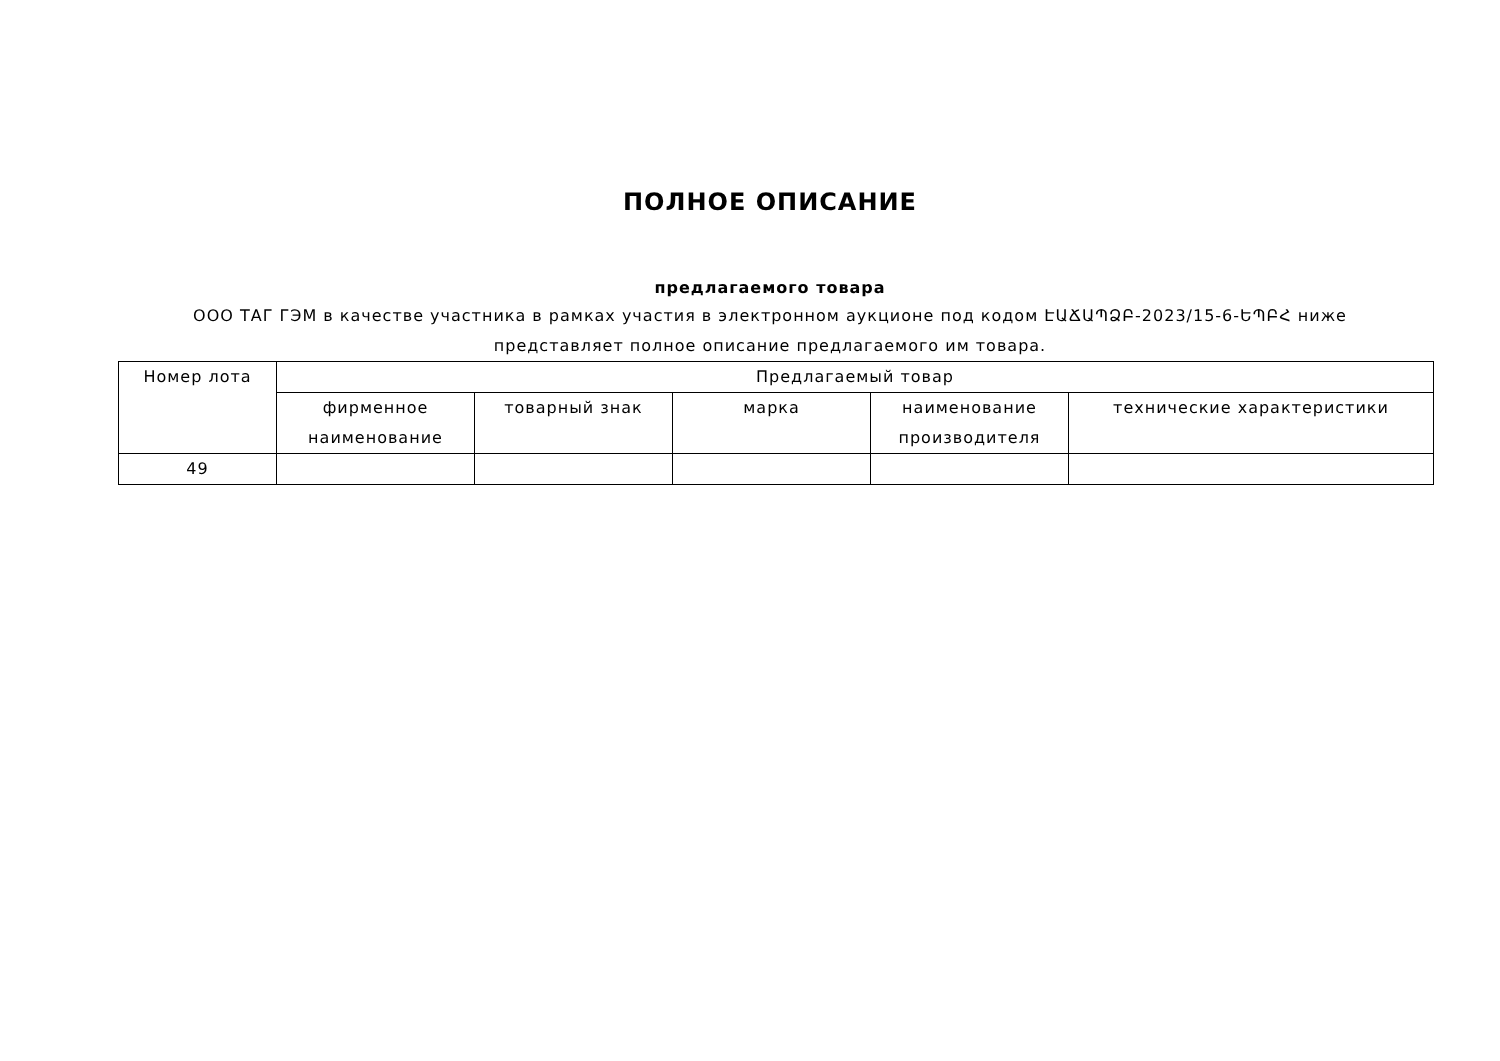ПОЛНОЕ ОПИСАНИЕ
предлагаемого товара
ООО ТАГ ГЭМ в качестве участника в рамках участия в электронном аукционе под кодом ԷԱՃԱՊՁԲ-2023/15-6-ԵՊԲՀ ниже представляет полное описание предлагаемого им товара.
| Номер лота | Предлагаемый товар | | | | |
| --- | --- | --- | --- | --- | --- |
| | фирменное наименование | товарный знак | марка | наименование производителя | технические характеристики |
| 49 | | | | | |